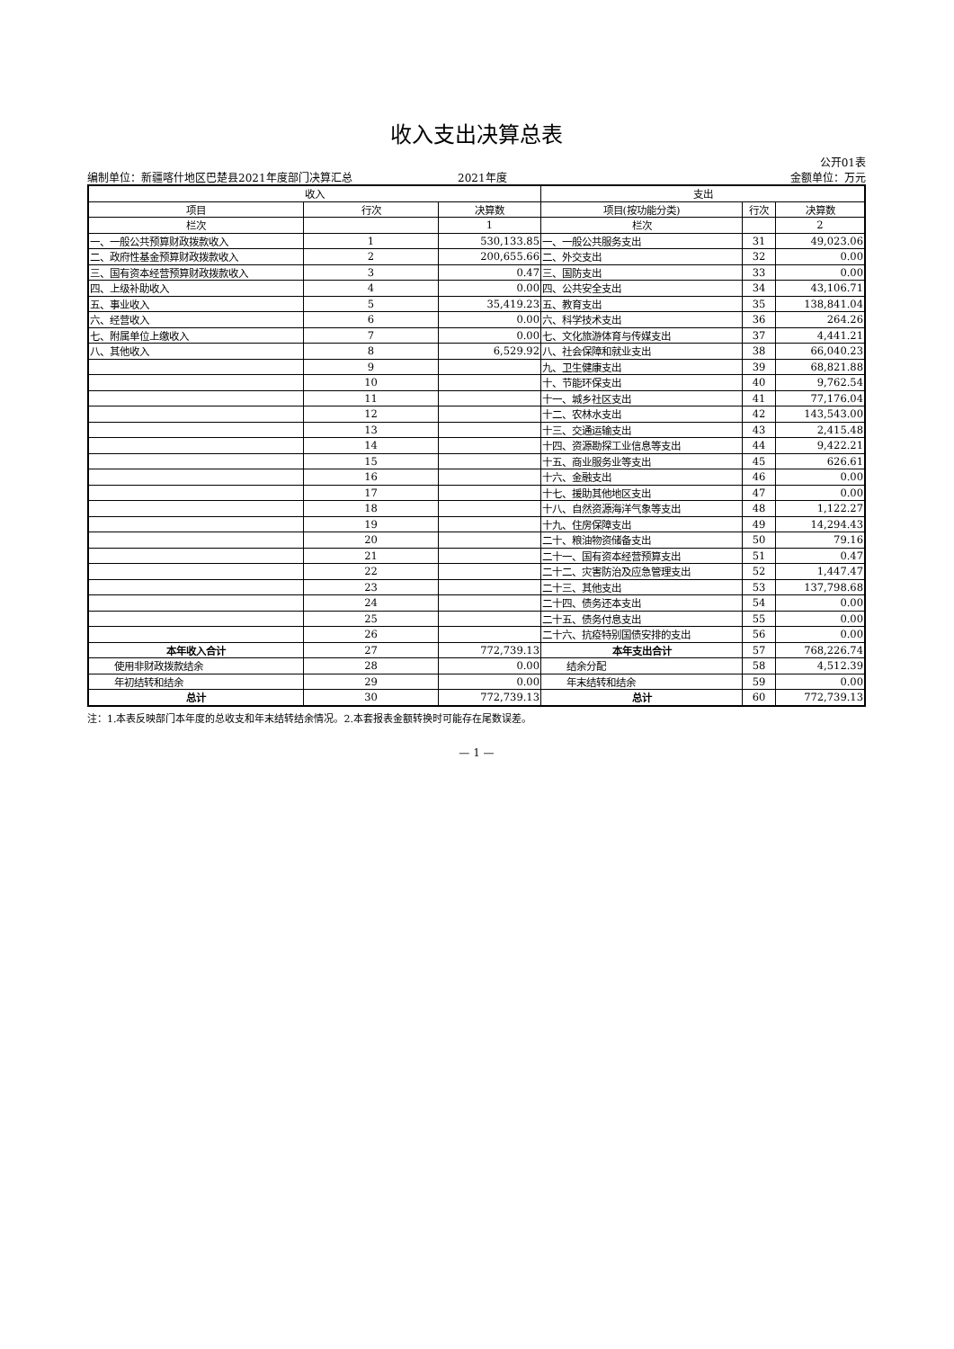收入支出决算总表
公开01表
编制单位：新疆喀什地区巴楚县2021年度部门决算汇总 2021年度 金额单位：万元
| 收入 | | | 支出 | | |
| --- | --- | --- | --- | --- | --- |
| 项目 | 行次 | 决算数 | 项目(按功能分类) | 行次 | 决算数 |
| 栏次 | | 1 | 栏次 | | 2 |
| 一、一般公共预算财政拨款收入 | 1 | 530,133.85 | 一、一般公共服务支出 | 31 | 49,023.06 |
| 二、政府性基金预算财政拨款收入 | 2 | 200,655.66 | 二、外交支出 | 32 | 0.00 |
| 三、国有资本经营预算财政拨款收入 | 3 | 0.47 | 三、国防支出 | 33 | 0.00 |
| 四、上级补助收入 | 4 | 0.00 | 四、公共安全支出 | 34 | 43,106.71 |
| 五、事业收入 | 5 | 35,419.23 | 五、教育支出 | 35 | 138,841.04 |
| 六、经营收入 | 6 | 0.00 | 六、科学技术支出 | 36 | 264.26 |
| 七、附属单位上缴收入 | 7 | 0.00 | 七、文化旅游体育与传媒支出 | 37 | 4,441.21 |
| 八、其他收入 | 8 | 6,529.92 | 八、社会保障和就业支出 | 38 | 66,040.23 |
| | 9 | | 九、卫生健康支出 | 39 | 68,821.88 |
| | 10 | | 十、节能环保支出 | 40 | 9,762.54 |
| | 11 | | 十一、城乡社区支出 | 41 | 77,176.04 |
| | 12 | | 十二、农林水支出 | 42 | 143,543.00 |
| | 13 | | 十三、交通运输支出 | 43 | 2,415.48 |
| | 14 | | 十四、资源勘探工业信息等支出 | 44 | 9,422.21 |
| | 15 | | 十五、商业服务业等支出 | 45 | 626.61 |
| | 16 | | 十六、金融支出 | 46 | 0.00 |
| | 17 | | 十七、援助其他地区支出 | 47 | 0.00 |
| | 18 | | 十八、自然资源海洋气象等支出 | 48 | 1,122.27 |
| | 19 | | 十九、住房保障支出 | 49 | 14,294.43 |
| | 20 | | 二十、粮油物资储备支出 | 50 | 79.16 |
| | 21 | | 二十一、国有资本经营预算支出 | 51 | 0.47 |
| | 22 | | 二十二、灾害防治及应急管理支出 | 52 | 1,447.47 |
| | 23 | | 二十三、其他支出 | 53 | 137,798.68 |
| | 24 | | 二十四、债务还本支出 | 54 | 0.00 |
| | 25 | | 二十五、债务付息支出 | 55 | 0.00 |
| | 26 | | 二十六、抗疫特别国债安排的支出 | 56 | 0.00 |
| 本年收入合计 | 27 | 772,739.13 | 本年支出合计 | 57 | 768,226.74 |
| 使用非财政拨款结余 | 28 | 0.00 | 结余分配 | 58 | 4,512.39 |
| 年初结转和结余 | 29 | 0.00 | 年末结转和结余 | 59 | 0.00 |
| 总计 | 30 | 772,739.13 | 总计 | 60 | 772,739.13 |
注：1.本表反映部门本年度的总收支和年末结转结余情况。2.本套报表金额转换时可能存在尾数误差。
— 1 —